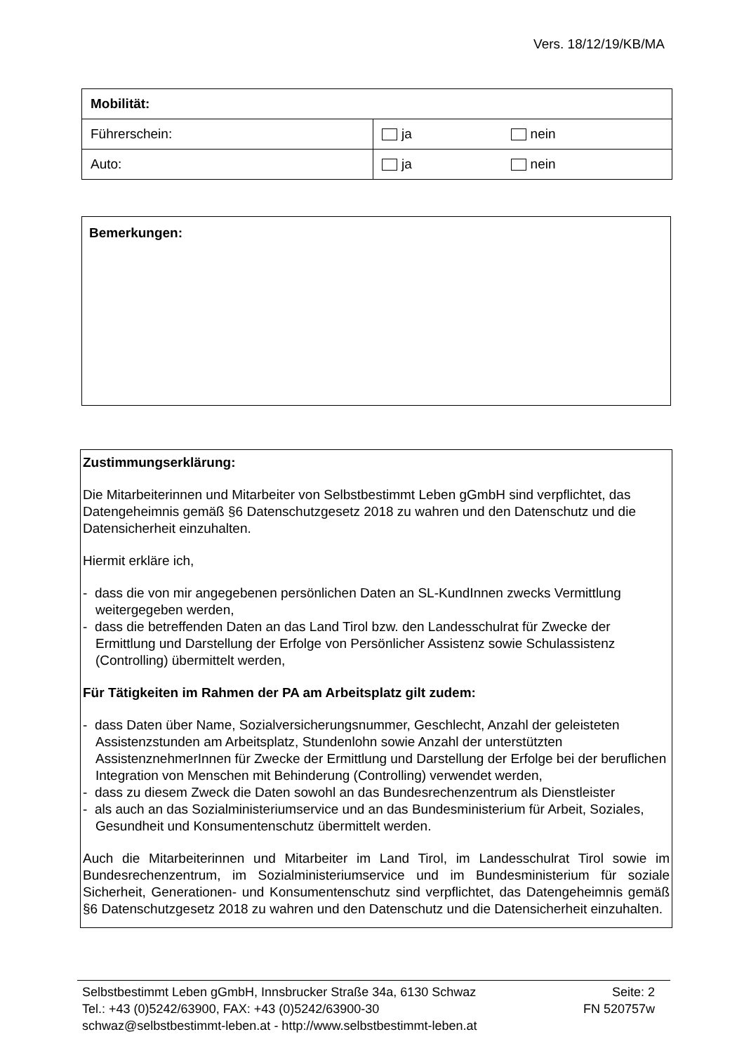Vers. 18/12/19/KB/MA
| Mobilität: | | |
| Führerschein: | ja | nein |
| Auto: | ja | nein |
Bemerkungen:
Zustimmungserklärung:
Die Mitarbeiterinnen und Mitarbeiter von Selbstbestimmt Leben gGmbH sind verpflichtet, das Datengeheimnis gemäß §6 Datenschutzgesetz 2018 zu wahren und den Datenschutz und die Datensicherheit einzuhalten.
Hiermit erkläre ich,
- dass die von mir angegebenen persönlichen Daten an SL-KundInnen zwecks Vermittlung weitergegeben werden,
- dass die betreffenden Daten an das Land Tirol bzw. den Landesschulrat für Zwecke der Ermittlung und Darstellung der Erfolge von Persönlicher Assistenz sowie Schulassistenz (Controlling) übermittelt werden,
Für Tätigkeiten im Rahmen der PA am Arbeitsplatz gilt zudem:
- dass Daten über Name, Sozialversicherungsnummer, Geschlecht, Anzahl der geleisteten Assistenzstunden am Arbeitsplatz, Stundenlohn sowie Anzahl der unterstützten AssistenznehmerInnen für Zwecke der Ermittlung und Darstellung der Erfolge bei der beruflichen Integration von Menschen mit Behinderung (Controlling) verwendet werden,
- dass zu diesem Zweck die Daten sowohl an das Bundesrechenzentrum als Dienstleister
- als auch an das Sozialministeriumservice und an das Bundesministerium für Arbeit, Soziales, Gesundheit und Konsumentenschutz übermittelt werden.
Auch die Mitarbeiterinnen und Mitarbeiter im Land Tirol, im Landesschulrat Tirol sowie im Bundesrechenzentrum, im Sozialministeriumservice und im Bundesministerium für soziale Sicherheit, Generationen- und Konsumentenschutz sind verpflichtet, das Datengeheimnis gemäß §6 Datenschutzgesetz 2018 zu wahren und den Datenschutz und die Datensicherheit einzuhalten.
Selbstbestimmt Leben gGmbH, Innsbrucker Straße 34a, 6130 Schwaz Seite: 2
Tel.: +43 (0)5242/63900, FAX: +43 (0)5242/63900-30 FN 520757w
schwaz@selbstbestimmt-leben.at - http://www.selbstbestimmt-leben.at